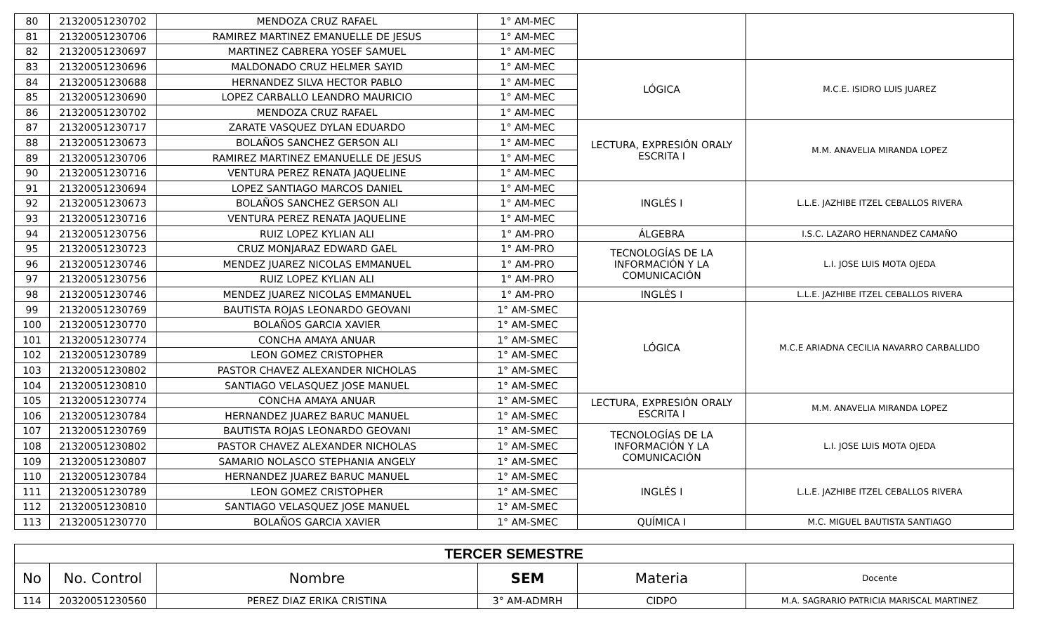| 80 | 21320051230702 | MENDOZA CRUZ RAFAEL | 1° AM-MEC | | |
| 81 | 21320051230706 | RAMIREZ MARTINEZ EMANUELLE DE JESUS | 1° AM-MEC | | |
| 82 | 21320051230697 | MARTINEZ CABRERA YOSEF SAMUEL | 1° AM-MEC | | |
| 83 | 21320051230696 | MALDONADO CRUZ HELMER SAYID | 1° AM-MEC | LÓGICA | M.C.E. ISIDRO LUIS JUAREZ |
| 84 | 21320051230688 | HERNANDEZ SILVA HECTOR PABLO | 1° AM-MEC | | |
| 85 | 21320051230690 | LOPEZ CARBALLO LEANDRO MAURICIO | 1° AM-MEC | | |
| 86 | 21320051230702 | MENDOZA CRUZ RAFAEL | 1° AM-MEC | | |
| 87 | 21320051230717 | ZARATE VASQUEZ DYLAN EDUARDO | 1° AM-MEC | LECTURA, EXPRESIÓN ORALY ESCRITA I | M.M. ANAVELIA MIRANDA LOPEZ |
| 88 | 21320051230673 | BOLAÑOS SANCHEZ GERSON ALI | 1° AM-MEC | | |
| 89 | 21320051230706 | RAMIREZ MARTINEZ EMANUELLE DE JESUS | 1° AM-MEC | | |
| 90 | 21320051230716 | VENTURA PEREZ RENATA JAQUELINE | 1° AM-MEC | | |
| 91 | 21320051230694 | LOPEZ SANTIAGO MARCOS DANIEL | 1° AM-MEC | INGLÉS I | L.L.E. JAZHIBE ITZEL CEBALLOS RIVERA |
| 92 | 21320051230673 | BOLAÑOS SANCHEZ GERSON ALI | 1° AM-MEC | | |
| 93 | 21320051230716 | VENTURA PEREZ RENATA JAQUELINE | 1° AM-MEC | | |
| 94 | 21320051230756 | RUIZ LOPEZ KYLIAN ALI | 1° AM-PRO | ÁLGEBRA | I.S.C. LAZARO HERNANDEZ CAMAÑO |
| 95 | 21320051230723 | CRUZ MONJARAZ EDWARD GAEL | 1° AM-PRO | TECNOLOGÍAS DE LA INFORMACIÓN Y LA COMUNICACIÓN | L.I. JOSE LUIS MOTA OJEDA |
| 96 | 21320051230746 | MENDEZ JUAREZ NICOLAS EMMANUEL | 1° AM-PRO | | |
| 97 | 21320051230756 | RUIZ LOPEZ KYLIAN ALI | 1° AM-PRO | | |
| 98 | 21320051230746 | MENDEZ JUAREZ NICOLAS EMMANUEL | 1° AM-PRO | INGLÉS I | L.L.E. JAZHIBE ITZEL CEBALLOS RIVERA |
| 99 | 21320051230769 | BAUTISTA ROJAS LEONARDO GEOVANI | 1° AM-SMEC | LÓGICA | M.C.E ARIADNA CECILIA NAVARRO CARBALLIDO |
| 100 | 21320051230770 | BOLAÑOS GARCIA XAVIER | 1° AM-SMEC | | |
| 101 | 21320051230774 | CONCHA AMAYA ANUAR | 1° AM-SMEC | | |
| 102 | 21320051230789 | LEON GOMEZ CRISTOPHER | 1° AM-SMEC | | |
| 103 | 21320051230802 | PASTOR CHAVEZ ALEXANDER NICHOLAS | 1° AM-SMEC | | |
| 104 | 21320051230810 | SANTIAGO VELASQUEZ JOSE MANUEL | 1° AM-SMEC | | |
| 105 | 21320051230774 | CONCHA AMAYA ANUAR | 1° AM-SMEC | LECTURA, EXPRESIÓN ORALY ESCRITA I | M.M. ANAVELIA MIRANDA LOPEZ |
| 106 | 21320051230784 | HERNANDEZ JUAREZ BARUC MANUEL | 1° AM-SMEC | | |
| 107 | 21320051230769 | BAUTISTA ROJAS LEONARDO GEOVANI | 1° AM-SMEC | TECNOLOGÍAS DE LA INFORMACIÓN Y LA COMUNICACIÓN | L.I. JOSE LUIS MOTA OJEDA |
| 108 | 21320051230802 | PASTOR CHAVEZ ALEXANDER NICHOLAS | 1° AM-SMEC | | |
| 109 | 21320051230807 | SAMARIO NOLASCO STEPHANIA ANGELY | 1° AM-SMEC | | |
| 110 | 21320051230784 | HERNANDEZ JUAREZ BARUC MANUEL | 1° AM-SMEC | INGLÉS I | L.L.E. JAZHIBE ITZEL CEBALLOS RIVERA |
| 111 | 21320051230789 | LEON GOMEZ CRISTOPHER | 1° AM-SMEC | | |
| 112 | 21320051230810 | SANTIAGO VELASQUEZ JOSE MANUEL | 1° AM-SMEC | | |
| 113 | 21320051230770 | BOLAÑOS GARCIA XAVIER | 1° AM-SMEC | QUÍMICA I | M.C. MIGUEL BAUTISTA SANTIAGO |
| TERCER SEMESTRE | | | | | |
| --- | --- | --- | --- | --- | --- |
| No | No. Control | Nombre | SEM | Materia | Docente |
| 114 | 20320051230560 | PEREZ DIAZ ERIKA CRISTINA | 3° AM-ADMRH | CIDPO | M.A. SAGRARIO PATRICIA MARISCAL MARTINEZ |